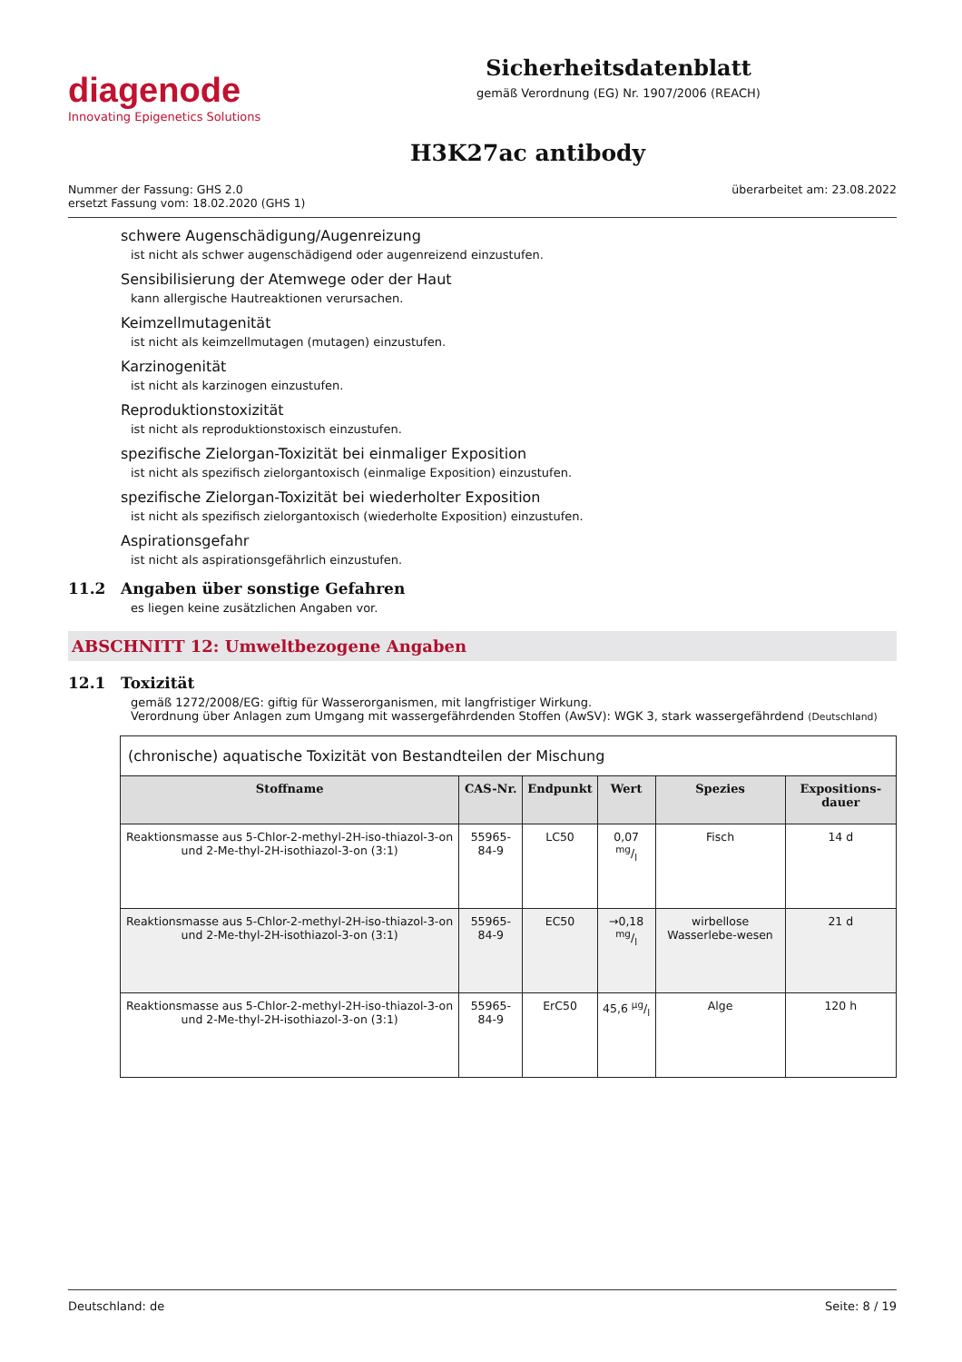diagenode
Innovating Epigenetics Solutions
Sicherheitsdatenblatt
gemäß Verordnung (EG) Nr. 1907/2006 (REACH)
H3K27ac antibody
Nummer der Fassung: GHS 2.0
ersetzt Fassung vom: 18.02.2020 (GHS 1)
überarbeitet am: 23.08.2022
schwere Augenschädigung/Augenreizung
ist nicht als schwer augenschädigend oder augenreizend einzustufen.
Sensibilisierung der Atemwege oder der Haut
kann allergische Hautreaktionen verursachen.
Keimzellmutagenität
ist nicht als keimzellmutagen (mutagen) einzustufen.
Karzinogenität
ist nicht als karzinogen einzustufen.
Reproduktionstoxizität
ist nicht als reproduktionstoxisch einzustufen.
spezifische Zielorgan-Toxizität bei einmaliger Exposition
ist nicht als spezifisch zielorgantoxisch (einmalige Exposition) einzustufen.
spezifische Zielorgan-Toxizität bei wiederholter Exposition
ist nicht als spezifisch zielorgantoxisch (wiederholte Exposition) einzustufen.
Aspirationsgefahr
ist nicht als aspirationsgefährlich einzustufen.
11.2 Angaben über sonstige Gefahren
es liegen keine zusätzlichen Angaben vor.
ABSCHNITT 12: Umweltbezogene Angaben
12.1 Toxizität
gemäß 1272/2008/EG: giftig für Wasserorganismen, mit langfristiger Wirkung.
Verordnung über Anlagen zum Umgang mit wassergefährdenden Stoffen (AwSV): WGK 3, stark wassergefährdend (Deutschland)
| (chronische) aquatische Toxizität von Bestandteilen der Mischung | | | | | |
| Stoffname | CAS-Nr. | Endpunkt | Wert | Spezies | Expositions-dauer |
| Reaktionsmasse aus 5-Chlor-2-methyl-2H-iso-thiazol-3-on und 2-Me-thyl-2H-isothiazol-3-on (3:1) | 55965-84-9 | LC50 | 0,07 mg/l | Fisch | 14 d |
| Reaktionsmasse aus 5-Chlor-2-methyl-2H-iso-thiazol-3-on und 2-Me-thyl-2H-isothiazol-3-on (3:1) | 55965-84-9 | EC50 | →0,18 mg/l | wirbellose Wasserlebe-wesen | 21 d |
| Reaktionsmasse aus 5-Chlor-2-methyl-2H-iso-thiazol-3-on und 2-Me-thyl-2H-isothiazol-3-on (3:1) | 55965-84-9 | ErC50 | 45,6 µg/l | Alge | 120 h |
Deutschland: de Seite: 8 / 19